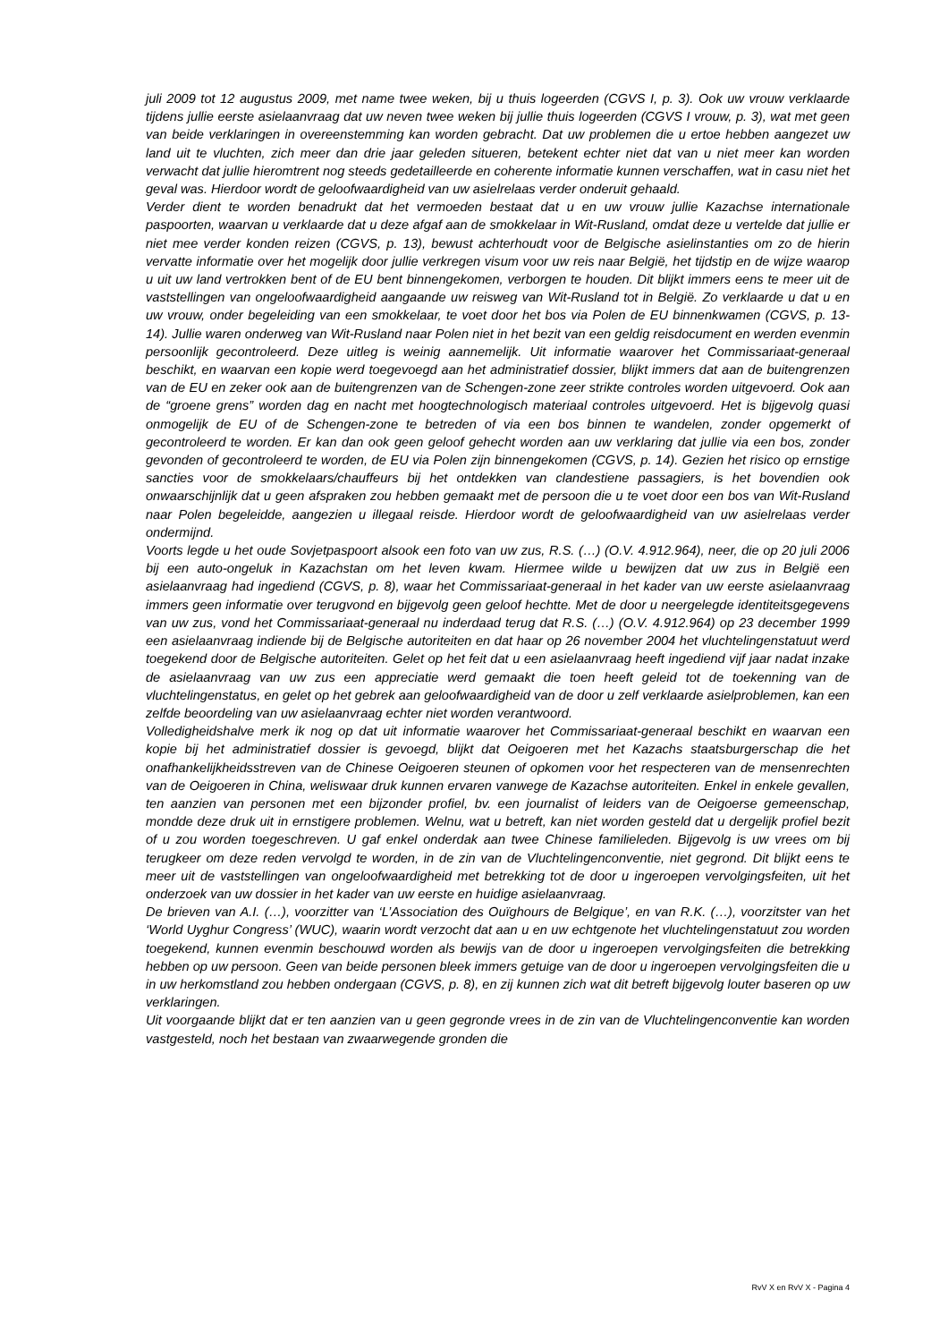juli 2009 tot 12 augustus 2009, met name twee weken, bij u thuis logeerden (CGVS I, p. 3). Ook uw vrouw verklaarde tijdens jullie eerste asielaanvraag dat uw neven twee weken bij jullie thuis logeerden (CGVS I vrouw, p. 3), wat met geen van beide verklaringen in overeenstemming kan worden gebracht. Dat uw problemen die u ertoe hebben aangezet uw land uit te vluchten, zich meer dan drie jaar geleden situeren, betekent echter niet dat van u niet meer kan worden verwacht dat jullie hieromtrent nog steeds gedetailleerde en coherente informatie kunnen verschaffen, wat in casu niet het geval was. Hierdoor wordt de geloofwaardigheid van uw asielrelaas verder onderuit gehaald.
Verder dient te worden benadrukt dat het vermoeden bestaat dat u en uw vrouw jullie Kazachse internationale paspoorten, waarvan u verklaarde dat u deze afgaf aan de smokkelaar in Wit-Rusland, omdat deze u vertelde dat jullie er niet mee verder konden reizen (CGVS, p. 13), bewust achterhoudt voor de Belgische asielinstanties om zo de hierin vervatte informatie over het mogelijk door jullie verkregen visum voor uw reis naar België, het tijdstip en de wijze waarop u uit uw land vertrokken bent of de EU bent binnengekomen, verborgen te houden. Dit blijkt immers eens te meer uit de vaststellingen van ongeloofwaardigheid aangaande uw reisweg van Wit-Rusland tot in België. Zo verklaarde u dat u en uw vrouw, onder begeleiding van een smokkelaar, te voet door het bos via Polen de EU binnenkwamen (CGVS, p. 13-14). Jullie waren onderweg van Wit-Rusland naar Polen niet in het bezit van een geldig reisdocument en werden evenmin persoonlijk gecontroleerd. Deze uitleg is weinig aannemelijk. Uit informatie waarover het Commissariaat-generaal beschikt, en waarvan een kopie werd toegevoegd aan het administratief dossier, blijkt immers dat aan de buitengrenzen van de EU en zeker ook aan de buitengrenzen van de Schengen-zone zeer strikte controles worden uitgevoerd. Ook aan de “groene grens” worden dag en nacht met hoogtechnologisch materiaal controles uitgevoerd. Het is bijgevolg quasi onmogelijk de EU of de Schengen-zone te betreden of via een bos binnen te wandelen, zonder opgemerkt of gecontroleerd te worden. Er kan dan ook geen geloof gehecht worden aan uw verklaring dat jullie via een bos, zonder gevonden of gecontroleerd te worden, de EU via Polen zijn binnengekomen (CGVS, p. 14). Gezien het risico op ernstige sancties voor de smokkelaars/chauffeurs bij het ontdekken van clandestiene passagiers, is het bovendien ook onwaarschijnlijk dat u geen afspraken zou hebben gemaakt met de persoon die u te voet door een bos van Wit-Rusland naar Polen begeleidde, aangezien u illegaal reisde. Hierdoor wordt de geloofwaardigheid van uw asielrelaas verder ondermijnd.
Voorts legde u het oude Sovjetpaspoort alsook een foto van uw zus, R.S. (…) (O.V. 4.912.964), neer, die op 20 juli 2006 bij een auto-ongeluk in Kazachstan om het leven kwam. Hiermee wilde u bewijzen dat uw zus in België een asielaanvraag had ingediend (CGVS, p. 8), waar het Commissariaat-generaal in het kader van uw eerste asielaanvraag immers geen informatie over terugvond en bijgevolg geen geloof hechtte. Met de door u neergelegde identiteitsgegevens van uw zus, vond het Commissariaat-generaal nu inderdaad terug dat R.S. (…) (O.V. 4.912.964) op 23 december 1999 een asielaanvraag indiende bij de Belgische autoriteiten en dat haar op 26 november 2004 het vluchtelingenstatuut werd toegekend door de Belgische autoriteiten. Gelet op het feit dat u een asielaanvraag heeft ingediend vijf jaar nadat inzake de asielaanvraag van uw zus een appreciatie werd gemaakt die toen heeft geleid tot de toekenning van de vluchtelingenstatus, en gelet op het gebrek aan geloofwaardigheid van de door u zelf verklaarde asielproblemen, kan een zelfde beoordeling van uw asielaanvraag echter niet worden verantwoord.
Volledigheidshalve merk ik nog op dat uit informatie waarover het Commissariaat-generaal beschikt en waarvan een kopie bij het administratief dossier is gevoegd, blijkt dat Oeigoeren met het Kazachs staatsburgerschap die het onafhankelijkheidsstreven van de Chinese Oeigoeren steunen of opkomen voor het respecteren van de mensenrechten van de Oeigoeren in China, weliswaar druk kunnen ervaren vanwege de Kazachse autoriteiten. Enkel in enkele gevallen, ten aanzien van personen met een bijzonder profiel, bv. een journalist of leiders van de Oeigoerse gemeenschap, mondde deze druk uit in ernstigere problemen. Welnu, wat u betreft, kan niet worden gesteld dat u dergelijk profiel bezit of u zou worden toegeschreven. U gaf enkel onderdak aan twee Chinese familieleden. Bijgevolg is uw vrees om bij terugkeer om deze reden vervolgd te worden, in de zin van de Vluchtelingenconventie, niet gegrond. Dit blijkt eens te meer uit de vaststellingen van ongeloofwaardigheid met betrekking tot de door u ingeroepen vervolgingsfeiten, uit het onderzoek van uw dossier in het kader van uw eerste en huidige asielaanvraag.
De brieven van A.I. (…), voorzitter van ‘L’Association des Ouïghours de Belgique’, en van R.K. (…), voorzitster van het ‘World Uyghur Congress’ (WUC), waarin wordt verzocht dat aan u en uw echtgenote het vluchtelingenstatuut zou worden toegekend, kunnen evenmin beschouwd worden als bewijs van de door u ingeroepen vervolgingsfeiten die betrekking hebben op uw persoon. Geen van beide personen bleek immers getuige van de door u ingeroepen vervolgingsfeiten die u in uw herkomstland zou hebben ondergaan (CGVS, p. 8), en zij kunnen zich wat dit betreft bijgevolg louter baseren op uw verklaringen.
Uit voorgaande blijkt dat er ten aanzien van u geen gegronde vrees in de zin van de Vluchtelingenconventie kan worden vastgesteld, noch het bestaan van zwaarwegende gronden die
RvV X en RvV X - Pagina 4